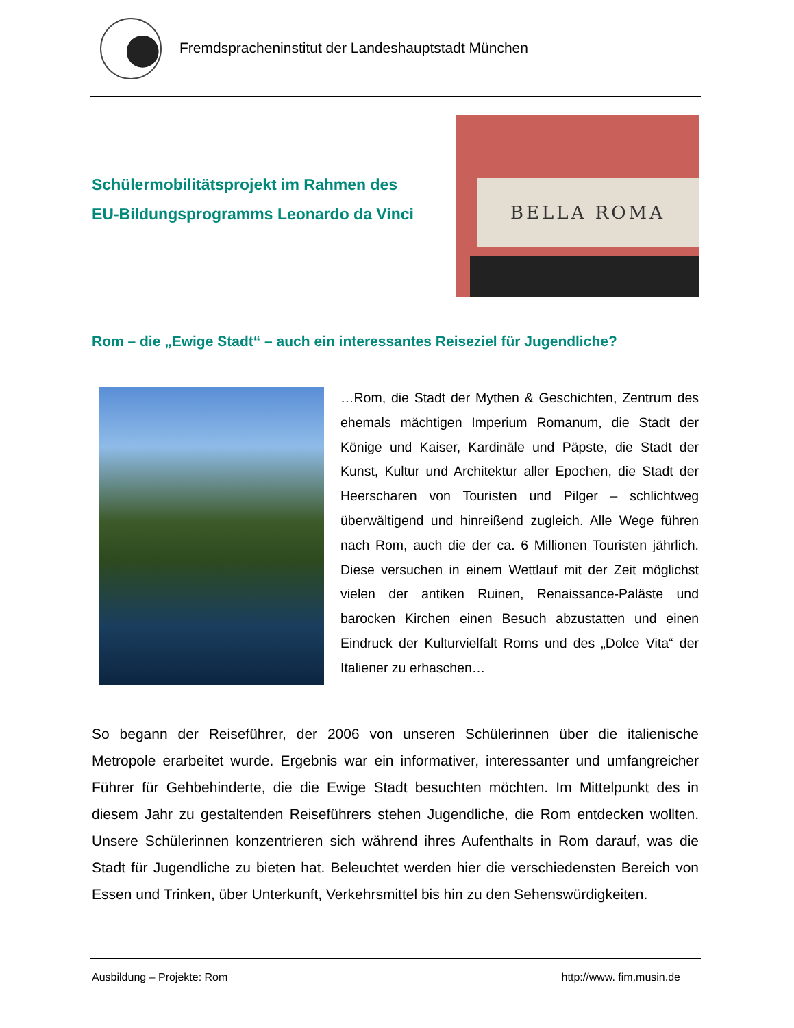Fremdspracheninstitut der Landeshauptstadt München
Schülermobilitätsprojekt im Rahmen des
EU-Bildungsprogramms Leonardo da Vinci
BELLA ROMA
Rom – die „Ewige Stadt“ – auch ein interessantes Reiseziel für Jugendliche?
…Rom, die Stadt der Mythen & Geschichten, Zentrum des ehemals mächtigen Imperium Romanum, die Stadt der Könige und Kaiser, Kardinäle und Päpste, die Stadt der Kunst, Kultur und Architektur aller Epochen, die Stadt der Heerscharen von Touristen und Pilger – schlichtweg überwältigend und hinreißend zugleich. Alle Wege führen nach Rom, auch die der ca. 6 Millionen Touristen jährlich. Diese versuchen in einem Wettlauf mit der Zeit möglichst vielen der antiken Ruinen, Renaissance-Paläste und barocken Kirchen einen Besuch abzustatten und einen Eindruck der Kulturvielfalt Roms und des „Dolce Vita“ der Italiener zu erhaschen…
So begann der Reiseführer, der 2006 von unseren Schülerinnen über die italienische Metropole erarbeitet wurde. Ergebnis war ein informativer, interessanter und umfangreicher Führer für Gehbehinderte, die die Ewige Stadt besuchten möchten. Im Mittelpunkt des in diesem Jahr zu gestaltenden Reiseführers stehen Jugendliche, die Rom entdecken wollten. Unsere Schülerinnen konzentrieren sich während ihres Aufenthalts in Rom darauf, was die Stadt für Jugendliche zu bieten hat. Beleuchtet werden hier die verschiedensten Bereich von Essen und Trinken, über Unterkunft, Verkehrsmittel bis hin zu den Sehenswürdigkeiten.
Ausbildung – Projekte: Rom http://www. fim.musin.de